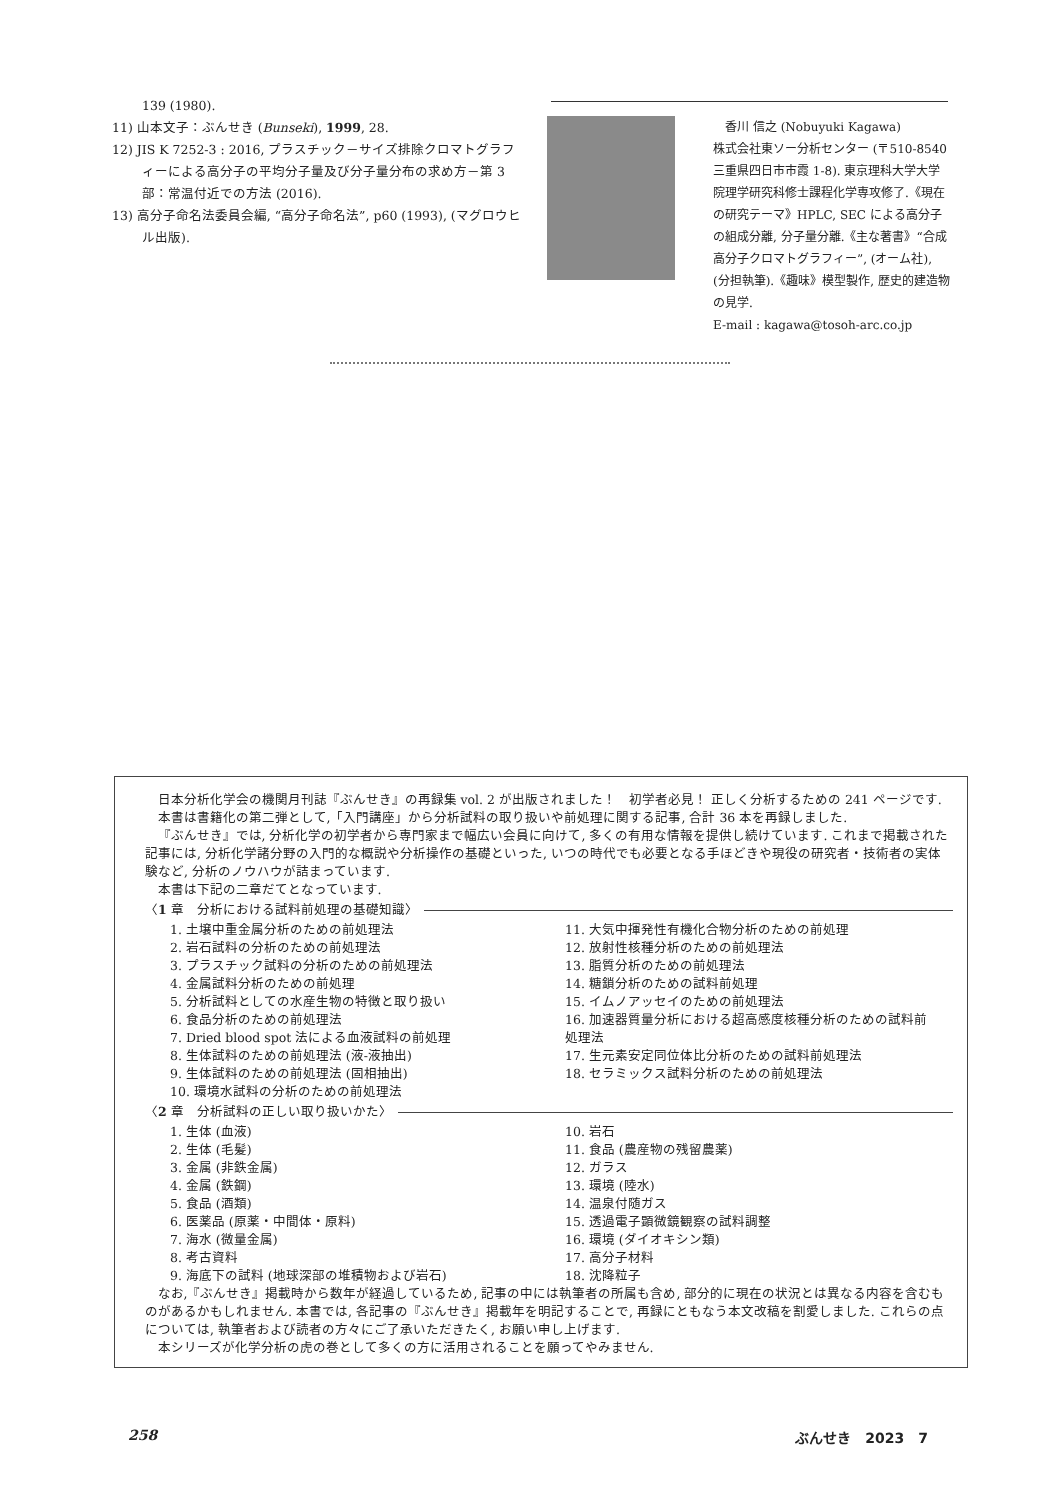139 (1980).
11) 山本文子：ぶんせき (Bunseki), 1999, 28.
12) JIS K 7252-3 : 2016, プラスチック－サイズ排除クロマトグラフィーによる高分子の平均分子量及び分子量分布の求め方－第 3 部：常温付近での方法 (2016).
13) 高分子命名法委員会編, “高分子命名法”, p60 (1993), (マグロウヒル出版).
　香川 信之 (Nobuyuki Kagawa)
株式会社東ソー分析センター (〒510-8540 三重県四日市市霞 1-8). 東京理科大学大学院理学研究科修士課程化学専攻修了.《現在の研究テーマ》HPLC, SEC による高分子の組成分離, 分子量分離.《主な著書》“合成高分子クロマトグラフィー”, (オーム社), (分担執筆).《趣味》模型製作, 歴史的建造物の見学.
E-mail : kagawa@tosoh-arc.co.jp
日本分析化学会の機関月刊誌『ぶんせき』の再録集 vol. 2 が出版されました！　初学者必見！ 正しく分析するための 241 ページです.
本書は書籍化の第二弾として,「入門講座」から分析試料の取り扱いや前処理に関する記事, 合計 36 本を再録しました.
『ぶんせき』では, 分析化学の初学者から専門家まで幅広い会員に向けて, 多くの有用な情報を提供し続けています. これまで掲載された記事には, 分析化学諸分野の入門的な概説や分析操作の基礎といった, いつの時代でも必要となる手ほどきや現役の研究者・技術者の実体験など, 分析のノウハウが詰まっています.
本書は下記の二章だてとなっています.
〈1 章　分析における試料前処理の基礎知識〉
1. 土壌中重金属分析のための前処理法
2. 岩石試料の分析のための前処理法
3. プラスチック試料の分析のための前処理法
4. 金属試料分析のための前処理
5. 分析試料としての水産生物の特徴と取り扱い
6. 食品分析のための前処理法
7. Dried blood spot 法による血液試料の前処理
8. 生体試料のための前処理法 (液-液抽出)
9. 生体試料のための前処理法 (固相抽出)
10. 環境水試料の分析のための前処理法
11. 大気中揮発性有機化合物分析のための前処理
12. 放射性核種分析のための前処理法
13. 脂質分析のための前処理法
14. 糖鎖分析のための試料前処理
15. イムノアッセイのための前処理法
16. 加速器質量分析における超高感度核種分析のための試料前処理法
17. 生元素安定同位体比分析のための試料前処理法
18. セラミックス試料分析のための前処理法
〈2 章　分析試料の正しい取り扱いかた〉
1. 生体 (血液)
2. 生体 (毛髪)
3. 金属 (非鉄金属)
4. 金属 (鉄鋼)
5. 食品 (酒類)
6. 医薬品 (原薬・中間体・原料)
7. 海水 (微量金属)
8. 考古資料
9. 海底下の試料 (地球深部の堆積物および岩石)
10. 岩石
11. 食品 (農産物の残留農薬)
12. ガラス
13. 環境 (陸水)
14. 温泉付随ガス
15. 透過電子顕微鏡観察の試料調整
16. 環境 (ダイオキシン類)
17. 高分子材料
18. 沈降粒子
なお,『ぶんせき』掲載時から数年が経過しているため, 記事の中には執筆者の所属も含め, 部分的に現在の状況とは異なる内容を含むものがあるかもしれません. 本書では, 各記事の『ぶんせき』掲載年を明記することで, 再録にともなう本文改稿を割愛しました. これらの点については, 執筆者および読者の方々にご了承いただきたく, お願い申し上げます.
本シリーズが化学分析の虎の巻として多くの方に活用されることを願ってやみません.
258 ぶんせき　2023　7